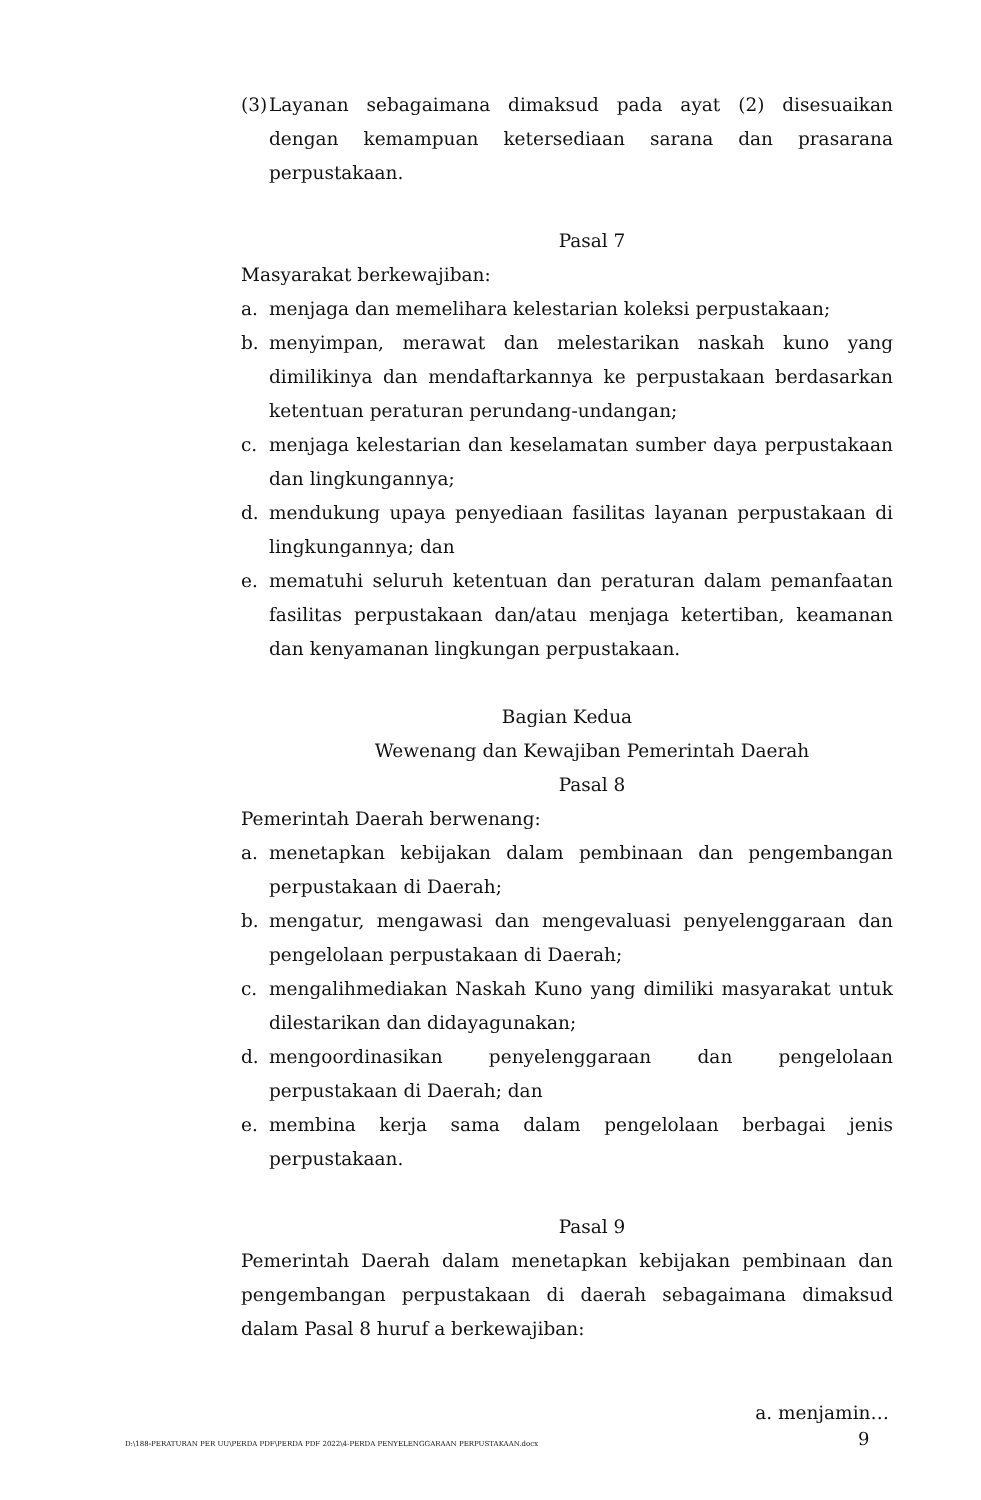(3) Layanan sebagaimana dimaksud pada ayat (2) disesuaikan dengan kemampuan ketersediaan sarana dan prasarana perpustakaan.
Pasal 7
Masyarakat berkewajiban:
a. menjaga dan memelihara kelestarian koleksi perpustakaan;
b. menyimpan, merawat dan melestarikan naskah kuno yang dimilikinya dan mendaftarkannya ke perpustakaan berdasarkan ketentuan peraturan perundang-undangan;
c. menjaga kelestarian dan keselamatan sumber daya perpustakaan dan lingkungannya;
d. mendukung upaya penyediaan fasilitas layanan perpustakaan di lingkungannya; dan
e. mematuhi seluruh ketentuan dan peraturan dalam pemanfaatan fasilitas perpustakaan dan/atau menjaga ketertiban, keamanan dan kenyamanan lingkungan perpustakaan.
Bagian Kedua
Wewenang dan Kewajiban Pemerintah Daerah
Pasal 8
Pemerintah Daerah berwenang:
a. menetapkan kebijakan dalam pembinaan dan pengembangan perpustakaan di Daerah;
b. mengatur, mengawasi dan mengevaluasi penyelenggaraan dan pengelolaan perpustakaan di Daerah;
c. mengalihmediakan Naskah Kuno yang dimiliki masyarakat untuk dilestarikan dan didayagunakan;
d. mengoordinasikan penyelenggaraan dan pengelolaan perpustakaan di Daerah; dan
e. membina kerja sama dalam pengelolaan berbagai jenis perpustakaan.
Pasal 9
Pemerintah Daerah dalam menetapkan kebijakan pembinaan dan pengembangan perpustakaan di daerah sebagaimana dimaksud dalam Pasal 8 huruf a berkewajiban:
a. menjamin…
D:\188-PERATURAN PER UU\PERDA PDF\PERDA PDF 2022\4-PERDA PENYELENGGARAAN PERPUSTAKAAN.docx
9